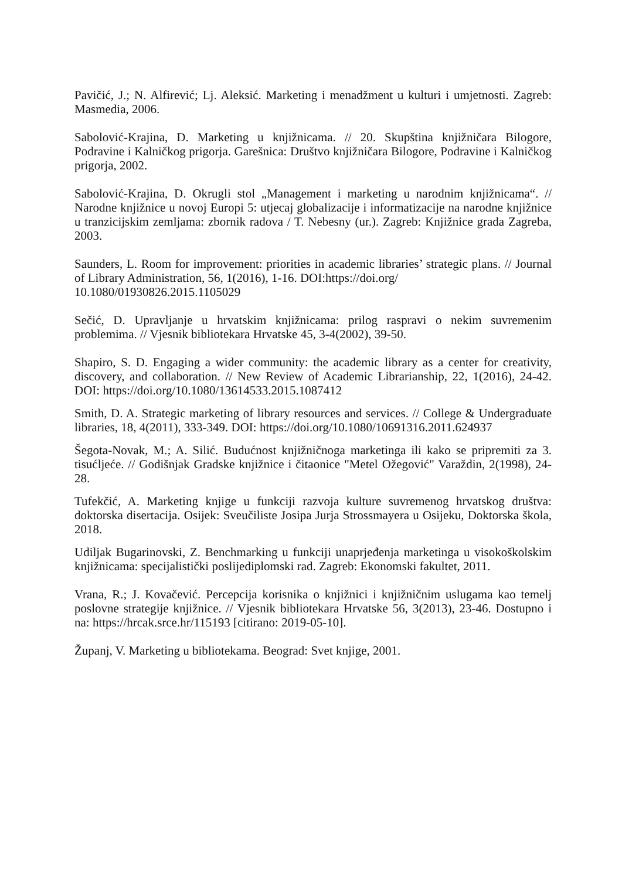Pavičić, J.; N. Alfirević; Lj. Aleksić. Marketing i menadžment u kulturi i umjetnosti. Zagreb: Masmedia, 2006.
Sabolović-Krajina, D. Marketing u knjižnicama. // 20. Skupština knjižničara Bilogore, Podravine i Kalničkog prigorja. Garešnica: Društvo knjižničara Bilogore, Podravine i Kalničkog prigorja, 2002.
Sabolović-Krajina, D. Okrugli stol „Management i marketing u narodnim knjižnicama“. // Narodne knjižnice u novoj Europi 5: utjecaj globalizacije i informatizacije na narodne knjižnice u tranzicijskim zemljama: zbornik radova / T. Nebesny (ur.). Zagreb: Knjižnice grada Zagreba, 2003.
Saunders, L. Room for improvement: priorities in academic libraries’ strategic plans. // Journal of Library Administration, 56, 1(2016), 1-16. DOI:https://doi.org/
10.1080/01930826.2015.1105029
Sečić, D. Upravljanje u hrvatskim knjižnicama: prilog raspravi o nekim suvremenim problemima. // Vjesnik bibliotekara Hrvatske 45, 3-4(2002), 39-50.
Shapiro, S. D. Engaging a wider community: the academic library as a center for creativity, discovery, and collaboration. // New Review of Academic Librarianship, 22, 1(2016), 24-42. DOI: https://doi.org/10.1080/13614533.2015.1087412
Smith, D. A. Strategic marketing of library resources and services. // College & Undergraduate libraries, 18, 4(2011), 333-349. DOI: https://doi.org/10.1080/10691316.2011.624937
Šegota-Novak, M.; A. Silić. Budućnost knjižničnoga marketinga ili kako se pripremiti za 3. tisućljeće. // Godišnjak Gradske knjižnice i čitaonice "Metel Ožegović" Varaždin, 2(1998), 24-28.
Tufekčić, A. Marketing knjige u funkciji razvoja kulture suvremenog hrvatskog društva: doktorska disertacija. Osijek: Sveučiliste Josipa Jurja Strossmayera u Osijeku, Doktorska škola, 2018.
Udiljak Bugarinovski, Z. Benchmarking u funkciji unaprjeđenja marketinga u visokoškolskim knjižnicama: specijalistički poslijediplomski rad. Zagreb: Ekonomski fakultet, 2011.
Vrana, R.; J. Kovačević. Percepcija korisnika o knjižnici i knjižničnim uslugama kao temelj poslovne strategije knjižnice. // Vjesnik bibliotekara Hrvatske 56, 3(2013), 23-46. Dostupno i na: https://hrcak.srce.hr/115193 [citirano: 2019-05-10].
Županj, V. Marketing u bibliotekama. Beograd: Svet knjige, 2001.